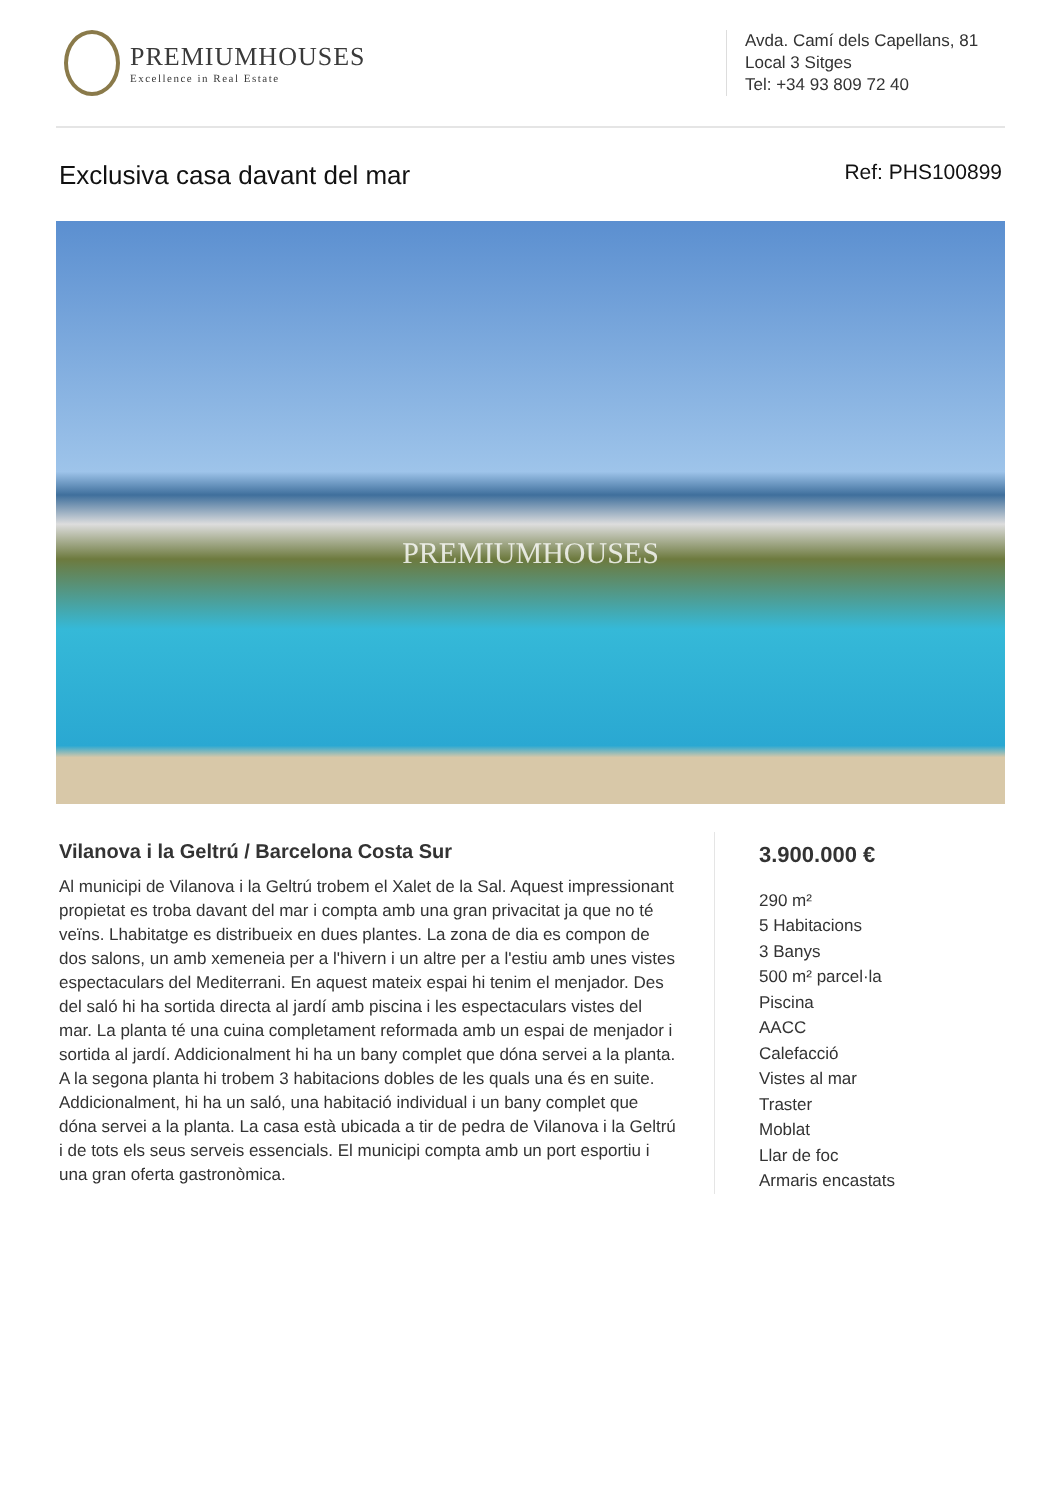PREMIUMHOUSES
Excellence in Real Estate
Avda. Camí dels Capellans, 81
Local 3 Sitges
Tel: +34 93 809 72 40
Exclusiva casa davant del mar
Ref: PHS100899
PREMIUMHOUSES
Vilanova i la Geltrú / Barcelona Costa Sur
Al municipi de Vilanova i la Geltrú trobem el Xalet de la Sal. Aquest impressionant propietat es troba davant del mar i compta amb una gran privacitat ja que no té veïns. Lhabitatge es distribueix en dues plantes. La zona de dia es compon de dos salons, un amb xemeneia per a l'hivern i un altre per a l'estiu amb unes vistes espectaculars del Mediterrani. En aquest mateix espai hi tenim el menjador. Des del saló hi ha sortida directa al jardí amb piscina i les espectaculars vistes del mar. La planta té una cuina completament reformada amb un espai de menjador i sortida al jardí. Addicionalment hi ha un bany complet que dóna servei a la planta. A la segona planta hi trobem 3 habitacions dobles de les quals una és en suite. Addicionalment, hi ha un saló, una habitació individual i un bany complet que dóna servei a la planta. La casa està ubicada a tir de pedra de Vilanova i la Geltrú i de tots els seus serveis essencials. El municipi compta amb un port esportiu i una gran oferta gastronòmica.
3.900.000 €
290 m²
5 Habitacions
3 Banys
500 m² parcel·la
Piscina
AACC
Calefacció
Vistes al mar
Traster
Moblat
Llar de foc
Armaris encastats